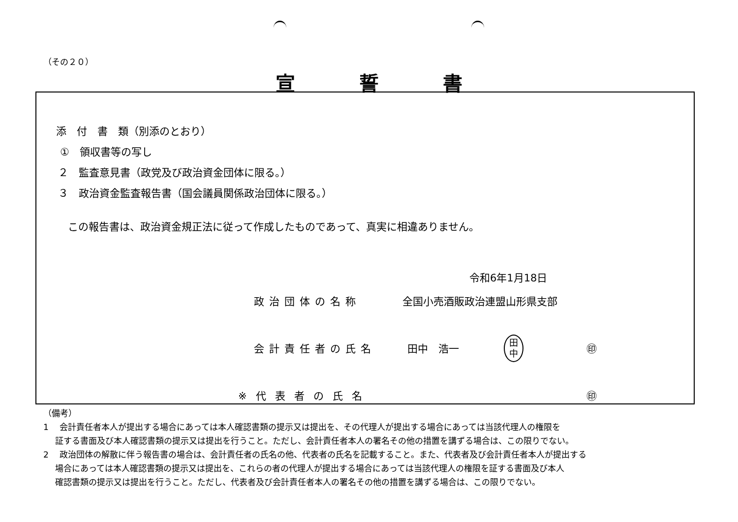（その２０）
宣誓書
添　付　書　類（別添のとおり）
①　領収書等の写し
２　監査意見書（政党及び政治資金団体に限る。）
３　政治資金監査報告書（国会議員関係政治団体に限る。）
この報告書は、政治資金規正法に従って作成したものであって、真実に相違ありません。
令和6年1月18日
政治団体の名称 全国小売酒販政治連盟山形県支部
会計責任者の氏名 田中　浩一 ㊞
※代表者の氏名 ㊞
田
中
（備考）
1　 会計責任者本人が提出する場合にあっては本人確認書類の提示又は提出を、その代理人が提出する場合にあっては当該代理人の権限を
証する書面及び本人確認書類の提示又は提出を行うこと。ただし、会計責任者本人の署名その他の措置を講ずる場合は、この限りでない。
2　 政治団体の解散に伴う報告書の場合は、会計責任者の氏名の他、代表者の氏名を記載すること。また、代表者及び会計責任者本人が提出する
場合にあっては本人確認書類の提示又は提出を、これらの者の代理人が提出する場合にあっては当該代理人の権限を証する書面及び本人
確認書類の提示又は提出を行うこと。ただし、代表者及び会計責任者本人の署名その他の措置を講ずる場合は、この限りでない。